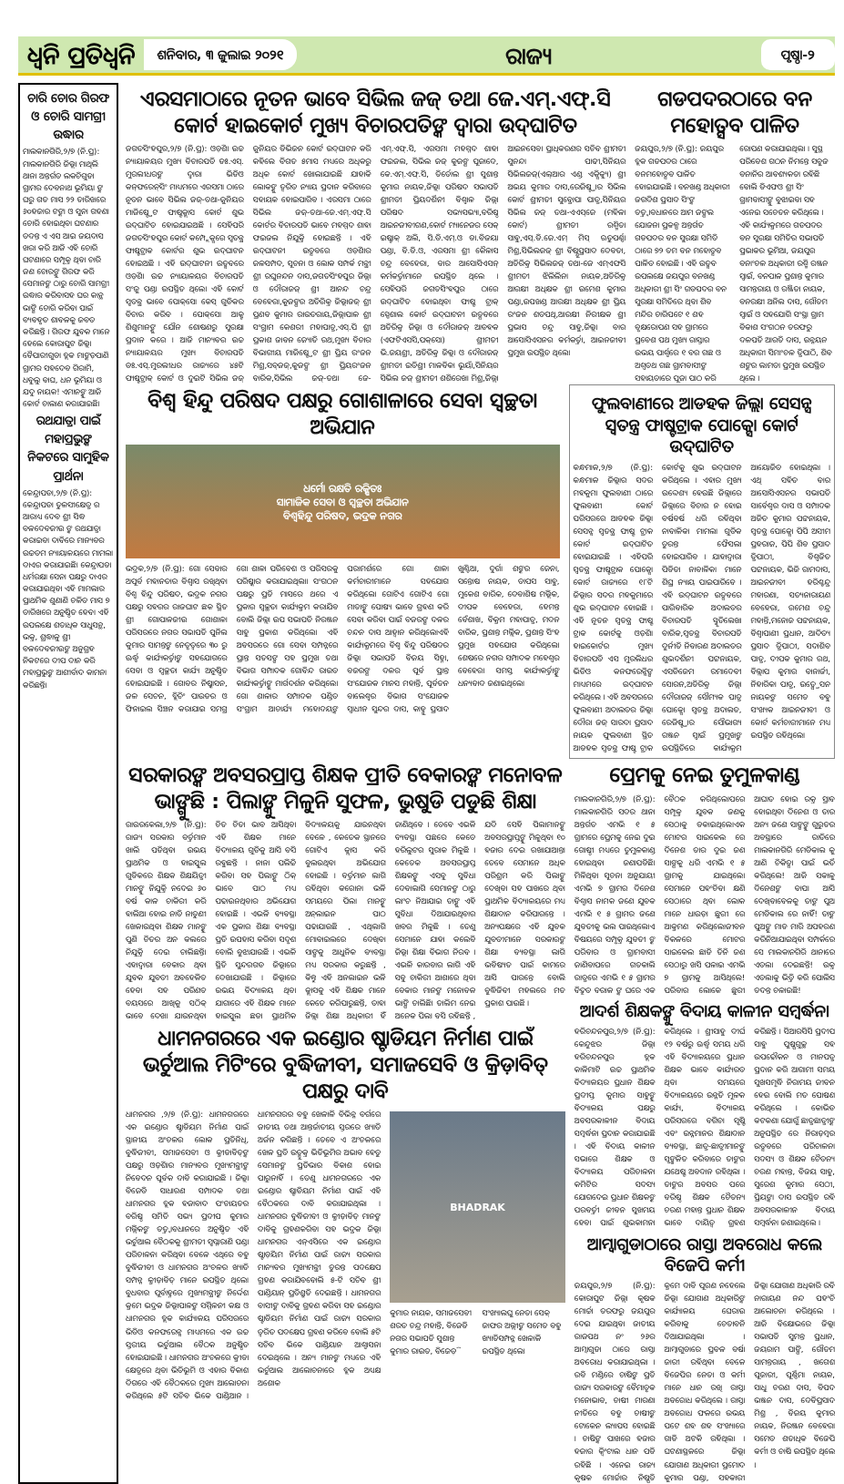ଧ୍ୱନି ପ୍ରତିଧ୍ୱନି
ଶନିବାର, ୩ ଜୁଲାଇ ୨୦୨୧
ରାଜ୍ୟ
ପୃଷ୍ଠା-୨
ଚାରି ଚୋର ଗିରଫ ଓ ଚୋରି ସାମଗ୍ରୀ ଉଦ୍ଧାର
ମାଲକାନଗିରି,୨/୭ (ନି.ପ୍ର): ମାଲକାନଗିରି ଜିଲ୍ଲା ମାଥିଲି ଥାନା ଅନ୍ତର୍ଗତ ଲକଚିଗୁଡା ଗ୍ରାମର ଦେବନାଥ ଭୂମିୟା ଙ୍କ ଘରୁ ଗତ ମାସ ୨୨ ତାରିଖରେ ୬୦ହଜାର ଟଙ୍କା ଓ ସୁନା ଗହଣା ଚୋରି ହୋଇଥିବା ଘଟଣାର ତଦନ୍ତ ଏ ଏସ ଆଇ ଜୟଦାସ ଖରା କରି ଆଜି ଏହି ଚୋରି ଘଟଣାରେ ସମ୍ପୃକ୍ତ ଥିବା ଚାରି ଜଣ ଚୋରଙ୍କୁ ଗିରଫ କରି ସେମାନଙ୍କ ଠାରୁ ଚୋରି ସାମଗ୍ରୀ ଉଦ୍ଧାର କରିବାସହ ଘର କାନ୍ଥ ଭାଙ୍ଗି ଚୋରି କରିବା ପାଇଁ ବ୍ୟବହୃତ ଶାବଳକୁ ଜବତ କରିଛନ୍ତି । ଗିରଫ ଯୁବକ ମାନେ ହେଲେ କୋରାପୁଟ ଜିଲ୍ଲା ବୈପାରୀଗୁଡା ବ୍ଲକ ମାଙ୍କଡ଼ପାଣି ଗ୍ରାମର ସହଦେବ ଗିରାମି, ଧବୁଲୁ ବାଘ, ଧନ ଭୂମିୟା ଓ ଯଦୁ ନାୟକ! ଏମାନଙ୍କୁ ଆଜି କୋର୍ଟ ଚାଲାଣ କରାଯାଇଛି।
ରଥଯାତ୍ରା ପାଇଁ ମହାପ୍ରଭୁଙ୍କ ନିକଟରେ ସାମୁହିକ ପ୍ରାର୍ଥନା
କେନ୍ଦ୍ରାପଡା,୨/୭ (ନି.ପ୍ର): କେନ୍ଦ୍ରାପଡା ତୁଳସୀକ୍ଷେତ୍ର ର ଆରାଧ୍ୟ ଦେବ ଶ୍ରୀ ସିଦ୍ଧ ବଳଦେବଜୀଉ ଙ୍କ ରଥଯାତ୍ରା କରାଇବା ଦାବିରେ ମାନ୍ୟବର ଉଚ୍ଚତମ ନ୍ୟାୟାଳୟରେ ମାମଲା ଦାଏର କରାଯାଇଛି। କେନ୍ଦ୍ରାପଡା ଧର୍ମରକ୍ଷା ସେନା ପକ୍ଷରୁ ଦାଏର କରାଯାଇଥିବା ଏହି ମାମଲାର ପ୍ରାଥମିକ ଶୁଣାଣି ଚଳିତ ମାସ ୭ ତାରିଖରେ ଅନୁଷ୍ଠିତ ହେବ। ଏହି ଉପଲକ୍ଷେ ଶତାଧିକ ସାଧୁସନ୍ଥ, ଭକ୍ତ, ଶ୍ରଦ୍ଧାଳୁ ଶ୍ରୀ ବଳଦେବଜୀଉଙ୍କ ଅନୁଗ୍ରହ ନିକଟରେ ଦୀପ ଦାନ କରି ମହାପ୍ରଭୁଙ୍କ ଆଶୀର୍ବାଦ କାମନା କରିଛନ୍ତି।
ଏରସମାଠାରେ ନୂତନ ଭାବେ ସିଭିଲ ଜଜ୍ ତଥା ଜେ.ଏମ୍.ଏଫ୍.ସି କୋର୍ଟ ହାଇକୋର୍ଟ ମୁଖ୍ୟ ବିଚାରପତିଙ୍କ ଦ୍ୱାରା ଉଦ୍‌ଘାଟିତ
ଜଗତସିଂହପୁର,୨/୭ (ନି.ପ୍ର): ଓଡ଼ିଶା ଉଚ୍ଚ ନ୍ୟାୟାଳୟର ମୁଖ୍ୟ ବିଚାରପତି ଡଃ.ଏସ୍. ମୁରଲୀଧରଙ୍କ ଦ୍ୱାରା ଭିଡିଓ କନ୍‌ଫରେନ୍‌ସିଂ ମାଧ୍ୟମରେ ଏରସମା ଠାରେ ନୂତନ ଭାବେ ସିଭିଲ ଜଜ୍-ତଥା-ଜୁନିୟର ମାଜିଷ୍ଟ୍ରେଟ ଫାଷ୍ଟକ୍ଲାସ କୋର୍ଟ ଶୁଭ ଉଦ୍‌ଘାଟିତ ହୋଇଯାଇଅଛି । ସେହିପରି ଜଗତସିଂହପୁର କୋର୍ଟ କମ୍ପ୍ଲେକ୍ସରେ ସ୍ୱତନ୍ତ୍ର ଫାଷ୍ଟଟ୍ରାକ କୋର୍ଟର ଶୁଭ ଉଦ୍‌ଘାଟନ ହୋଇଅଛି । ଏହି ଉଦ୍‌ଘାଟନୀ ଉତ୍ସବରେ ଓଡ଼ିଶା ଉଚ୍ଚ ନ୍ୟାୟାଳୟର ବିଚାରପତି ସଂଜୁ ପଣ୍ଡା ଉପସ୍ଥିତ ଥିଲେ। ଏହି କୋର୍ଟ ସ୍ୱତନ୍ତ୍ର ଭାବେ ପୋକ୍‌ସୋ କେସ୍ ଗୁଡିକର ବିଚାର କରିବ । ପୋକ୍‌ସୋ ଆକ୍ଟ ଶିଶୁମାନଙ୍କୁ ଯୌନ ଶୋଷଣରୁ ସୁରକ୍ଷା ପ୍ରଦାନ କରେ । ଆଜି ମାନ୍ୟବର ଉଚ୍ଚ ନ୍ୟାୟାଳୟର ମୁଖ୍ୟ ବିଚାରପତି ଡଃ.ଏସ୍.ମୁରଲୀଧର ରାଜ୍ୟରେ ୪୫ଟି ଫାଷ୍ଟଟ୍ରାକ୍ କୋର୍ଟ ଓ ଦୁଇଟି ସିଭିଲ ଜଜ୍ ଜୁନିୟର ଡିଭିଜନ କୋର୍ଟ ଉଦ୍‌ଘାଟନ କରି କହିଲେ ବିଗତ ୫ମାସ ମଧ୍ୟରେ ଅଧିକରୁ ଅଧିକ କୋର୍ଟ ଖୋଲାଯାଇଛି ଯାହାକି ଲୋକଙ୍କୁ ତ୍ୱରିତ ନ୍ୟାୟ ପ୍ରଦାନ କରିବାରେ ସହାୟକ ହୋଇପାରିବ । ଏରସମା ଠାରେ ସିଭିଲ ଜଜ୍-ତଥା-ଜେ.ଏମ୍.ଏଫ୍.ସି କୋର୍ଟର ବିଚାରପତି ଭାବେ ମହମ୍ମଦ ଶାହା ଫଇଜଲ ନିଯୁକ୍ତି ହୋଇଛନ୍ତି । ଏହି ଉଦ୍‌ଘାଟନୀ ଉତ୍ସବରେ ଓଡ଼ିଶାର ଜଳସମ୍ପଦ, ସୂଚନା ଓ ଲୋକ ସମ୍ପର୍କ ମନ୍ତ୍ରୀ ଶ୍ରୀ ରଘୁନନ୍ଦନ ଦାସ,ଜଗତସିଂହପୁର ଜିଲ୍ଲା ଓ ଦୌରାଜଜ୍ ଶ୍ରୀ ଆନନ୍ଦ ଚନ୍ଦ୍ର ବେହେରା,କୁଜଙ୍ଗର ଅତିରିକ୍ତ ଜିଲ୍ଲାଜଜ୍ ଶ୍ରୀ ପ୍ରଣବ କୁମାର ରାଉତରାୟ,ଜିଲ୍ଲାପାଳ ଶ୍ରୀ ସଂଗ୍ରାମ କେଶରୀ ମହାପାତ୍ର,ଏସ୍.ପି ଶ୍ରୀ ପ୍ରକାଶ ଜାବନ ଜ୍ୟୋତି ରଥ,ମୁଖ୍ୟ ବିଚାର ବିଭାଗୀୟ ମାଜିଷ୍ଟ୍ରେଟ ଶ୍ରୀ ପ୍ରିୟ ରଂଜନ ମିଶ୍ର,ସବ୍‌ଜଜ୍,କୁଜଙ୍ଗ ଶ୍ରୀ ପ୍ରିୟରଂଜନ ବାରିକ,ସିଭିଲ ଜଜ୍-ତଥା ଜେ-ଏମ୍.ଏଫ୍.ସି, ଏରସମା ମହମ୍ମଦ ଶାହା ଫଇଜଲ, ସିଭିଲ ଜଜ୍ କୁଜଙ୍ଗ ପୂଜାଦେ, କେ.ଏମ୍.ଏଫ୍.ସି, ତିର୍ତୋଲ ଶ୍ରୀ ସୁଶାନ୍ତ କୁମାର ନାୟକ,ଜିଲ୍ଲା ପରିଷଦ ସଭାପତି ଶ୍ରୀମତୀ ପ୍ରିୟଦର୍ଶିନୀ ବିଶ୍ୱାଳ ଜିଲ୍ଲା ପରିଷଦ ସଭ୍ୟସଭ୍ୟା,ବରିଷ୍ଠ ଆଇନଜୀବୀଗଣ,କୋର୍ଟ ମ୍ୟାନେଜର ସେକ୍ ଇଷ୍ଟାକ୍ ଅଲି, ସି.ଡି.ଏମ୍.ଓ ଡା.ବିଜୟା ପଣ୍ଡା, ବି.ଡି.ଓ, ଏରସମା ଶ୍ରୀ କୈଳାସ ଚନ୍ଦ୍ର ବେହେରା, ବାର ଆସୋସିଏସନ୍ କର୍ମକର୍ତ୍ତାମାନେ ଉପସ୍ଥିତ ଥିଲେ । ସେହିପରି ଜଗତସିଂହପୁର ଠାରେ ଉଦ୍‌ଘାଟିତ ହୋଇଥିବା ଫାଷ୍ଟ ଟ୍ରାକ୍ ସ୍ପେଶାଲ କୋର୍ଟ ଉଦ୍‌ଘାଟନୀ ଉତ୍ସବରେ ଅତିରିକ୍ତ ଜିଲ୍ଲା ଓ ଦୌରାଜଜ୍ ଆଡହକ (ଏଫଟିଏସସି,ପକ୍‌ସୋ) ଶ୍ରୀମତୀ ଭି.ଜୟଶ୍ରୀ, ଅତିରିକ୍ତ ଜିଲ୍ଲା ଓ ଦୌରାଜଜ୍ ଶ୍ରୀମତୀ ଇତିଶ୍ରୀ ମାଳବିକା ଭୂୟାଁ,ସିନିୟର ସିଭିଲ ଜଜ୍ ଶ୍ରୀମତୀ ଶଶିରେଖା ମିଶ୍ର,ଜିଲ୍ଲା ଆଇନସେବା ପ୍ରାଧିକରଣର ସଚିବ ଶ୍ରୀମତୀ ସୁନନ୍ଦା ପାଢୀ,ସିନିୟର ସିଭିଲଜଜ୍(ଏଲ୍ଆର ଏଣ୍ଡ ଏକ୍ସିକ୍ୟୁ) ଶ୍ରୀ ଅଭୟ କୁମାର ଦାସ,ରେଜିଷ୍ଟ୍ରାର ସିଭିଲ କୋର୍ଟ ଶ୍ରୀମତୀ ସୁବ୍ରୋପା ପାତ୍ର,ସିନିୟର ସିଭିଲ ଜଜ୍ ତଥା-ଏଏସ୍‌ଜେ (ମହିଳା କୋର୍ଟ) ଶ୍ରୀମତୀ ରଶ୍ମିତା ସାହୁ,ଏସ୍.ଡି.ଜେ.ଏମ୍ ମିସ୍ ଋତୁପର୍ଣ୍ଣା ମିଶ୍ର,ସିଭିଲଜଜ୍ ଶ୍ରୀ ବିଷ୍ଣୁପ୍ରସାଦ ଦେବତା, ଅତିରିକ୍ତ ସିଭିଲଜଜ୍ ତଥା-ଜେ ଏମ୍ଏଫସି ଶ୍ରୀମତୀ ଝିଲିଲିନା ନାୟକ,ଅତିରିକ୍ତ ଆରକ୍ଷୀ ଅଧିକ୍ଷକ ଶ୍ରୀ ଉମେଶ କୁମାର ପଣ୍ଡା,ଉପଖଣ୍ଡ ଆରକ୍ଷୀ ଅଧିକ୍ଷକ ଶ୍ରୀ ପ୍ରିୟ ରଂଜନ ଶତପଥି,ଆରକ୍ଷୀ ନିରୀକ୍ଷକ ଶ୍ରୀ ପ୍ରଭାସ ଚନ୍ଦ୍ର ସାହୁ,ଜିଲ୍ଲା ବାର ଆସୋସିଏସନର କର୍ମକର୍ତ୍ତା, ଆଇନଜୀବୀ ପ୍ରମୁଖ ଉପସ୍ଥିତ ଥିଲେ।
ଗଡପଦରଠାରେ ବନ ମହୋତ୍ସବ ପାଳିତ
ଜୟପୁର,୨/୭ (ନି.ପ୍ର): ଜୟପୁର ବ୍ଲକ ଗଡପଦର ଠାରେ ବନମହୋତ୍ସବ ପାଳିତ ହୋଇଯାଇଛି । ବନଖଣ୍ଡ ଅଧିକାରୀ ଜଗଦିଶ ପ୍ରସାଦ ସିଂଙ୍କ ତତ୍ତ୍ୱାବଧାନରେ ଆମ ଜଙ୍ଗଲ ଯୋଜନା ପ୍ରକଳ୍ପ ଅନ୍ତର୍ଗତ ଗଡପଦର ବନ ସୁରକ୍ଷା ସମିତି ଠାରେ ୭୨ ତମ ବନ ମହୋତ୍ସବ ପାଳିତ ହୋଇଛି । ଏହି ଉତ୍ସବ ଉପଲକ୍ଷେ ଜୟପୁର ବନଖଣ୍ଡ ଅଧିକାରୀ ଶ୍ରୀ ସିଂ ଗଡପଦର ବନ ସୁରକ୍ଷା ସମିତିରେ ଥିବା ଶିବ ମନ୍ଦିର ଚାରିପଟେ ୧ ଶହ ବୃକ୍ଷରୋପଣ ସହ ଗ୍ରାମରେ ପ୍ରବେଶ ପଥ ମୁଖ୍ୟ ରାସ୍ତାର ଉଭୟ ପାର୍ଶ୍ୱରେ ୧ ବର ଗଛ ଓ ଅଶ୍ୱତଥ ଗଛ ଗ୍ରାମବାସୀଙ୍କ ସହାୟତାରେ ପୂଜା ପାଠ କରି ରୋପଣ କରାଯାଇଥିଲା । ସୁସ୍ଥ ପରିବେଶ ଗଠନ ନିମନ୍ତେ ସବୁଜ ବନାନିର ଆବଶ୍ୟକତା ରହିଛି ବୋଲି ଡିଏଫଓ ଶ୍ରୀ ସିଂ ଗ୍ରାମବାସୀଙ୍କୁ ବୁଝାଇବା ସହ ଏନେଇ ସଚେତନ କରିଥିଲେ । ଏହି କାର୍ଯ୍ୟକ୍ରମରେ ଗଡପଦର ବନ ସୁରକ୍ଷା ସମିତିର ସଭାପତି ପ୍ରଭାକର ଭୂମିଆ, ଜୟପୁର ବନାଂଚଳ ଅଧିକାରୀ ରଶ୍ମି ରଞ୍ଜନ ସ୍ୱାଇଁ, ବନପାଳ ପ୍ରଶାନ୍ତ କୁମାର ସାମନ୍ତରାୟ ଓ ରଞ୍ଜିତା ନାୟକ, ବନରକ୍ଷୀ ଅନିଲ ଦାସ, ଗୌତମ ସ୍ୱାଇଁ ଓ ସହଯୋଗି ସଂସ୍ଥା ଗ୍ରାମ ବିକାଶ ସଂଗଠନ ତରଫରୁ ଦଳପତି ଆରତି ଦାସ, ଉନ୍ନୟନ ଅଧିକାରୀ ସିମାଂଚଳ ତ୍ରିପାଠି, ଶିବ ଶଙ୍କର ଲାମତା ପ୍ରମୁଖ ଉପସ୍ଥିତ ଥିଲେ ।
ବିଶ୍ୱ ହିନ୍ଦୁ ପରିଷଦ ପକ୍ଷରୁ ଗୋଶାଳାରେ ସେବା ସ୍ୱଚ୍ଛତା ଅଭିଯାନ
ଧର୍ମୋ ରକ୍ଷତି ରକ୍ଷିତଃ
ସାମାଜିକ ସେବା ଓ ସ୍ୱଚ୍ଛତା ଅଭିଯାନ
ବିଶ୍ୱହିନ୍ଦୁ ପରିଷଦ, ଭଦ୍ରକ ନଗର
ଭଦ୍ରକ,୨/୭ (ନି.ପ୍ର): ଗୋ ସେବାର ଅପୂର୍ବ ମହାନତାର ବିଶ୍ୱାସ ରଖିଥିବା ବିଶ୍ୱ ହିନ୍ଦୁ ପରିଷଦ, ଭଦ୍ରକ ନଗର ପକ୍ଷରୁ ସହରର ରାଜଘାଟ ଛକ ସ୍ଥିତ ଶ୍ରୀ ଗୋପାଳଜୀଉ ଗୋଶାଳା ପରିସରରେ ନଗର ସଭାପତି ପୁନିଲ କୁମାର ସାମନ୍ତଙ୍କ ନେତୃତ୍ୱରେ ୩୦ ରୁ ଊର୍ଦ୍ଧ୍ୱ କାର୍ଯ୍ୟକର୍ତ୍ତାଙ୍କ ସହଯୋଗରେ ସେବା ଓ ସ୍ୱଚ୍ଛତା କାର୍ଯ୍ୟ ଅନୁଷ୍ଠିତ ହୋଇଯାଇଛି । ଗୋବର ନିଷ୍କାସନ, ଜଳ ସେଚନ, ବ୍ଲିଚିଂ ପାଉଡର ଓ ଫିନାଇଲ ସିଞ୍ଚନ କରାଯାଇ ସମଗ୍ର ଗୋ ଶାଳା ପରିବେଶ ଓ ପରିସରକୁ ପରିଷ୍କାର କରାଯାଇଥିଲା। ସଂଗଠନ ପକ୍ଷରୁ ପ୍ରତି ମାସରେ ଥରେ ଏ ପ୍ରକାର ସ୍ୱଚ୍ଛତା କାର୍ଯ୍ୟକ୍ରମ କରାଯିବ ବୋଲି ଜିଲ୍ଲା ଉପ ସଭାପତି ନିରଞ୍ଜନ ସାହୁ ପ୍ରକାଶ କରିଥିଲେ। ଏହି ଅବସରରେ ଗୋ ସେବା ସମ୍ପନ୍ନରେ ପ୍ରାନ୍ତ ସତସଙ୍ଗ ସହ ପ୍ରମୁଖ ତଥା ବିଭାଗ ସମ୍ପାଦକ ଗୋବିନ୍ଦ ରାଉତ କାର୍ଯ୍ୟକର୍ତ୍ତାଙ୍କୁ ମାର୍ଗଦର୍ଶନ କରିଥିଲେ। ଗୋ ଶାଳାର ସମ୍ପାଦକ ପଣ୍ଡିତ ସଂଗ୍ରାମ ଆଚାର୍ଯ୍ୟ ମହୋଦୟଙ୍କ ପରାମର୍ଶରେ ଗୋ ଶାଳା କର୍ମଚାରୀମାନେ ସହଯୋଗ କରିଥିଲେ। ଗୋଟିଏ ଗୋଟିଏ ଗୋ ମାତାଙ୍କୁ ପୋଷ୍ୟ ଭାବେ ଗ୍ରହଣ କରି ସେବା କରିବା ପାଇଁ ବଜରଙ୍ଗ ଦଳର ଚନ୍ଦନ ଦାସ ଆହ୍ୱାନ କରିଥିଲେ।ଏହି କାର୍ଯ୍ୟକ୍ରମରେ ବିଶ୍ୱ ହିନ୍ଦୁ ପରିଷଦର ଜିଲ୍ଲା ସଭାପତି ବିଜୟ ସିହ୍ନା, ବଜରଙ୍ଗ ଦଳର ପୂର୍ବ ପ୍ରାନ୍ତ ସଂଯୋଜକ ମାନସ ମହାନ୍ତି, ପୂର୍ବତନ ବାଲେଶ୍ୱର ବିଭାଗ ସଂଯୋଜକ ସ୍ୱାଧୀନ ସୁନ୍ଦର ଦାସ, କାହ୍ନୁ ପ୍ରସାଦ ଖୁଣ୍ଟିଆ, ଦୁର୍ଗା ଶଙ୍କର ଜେନା, ସନ୍ତୋଷ ନାୟକ, ତାପସ ସାହୁ, ମୁକେଶ ବାରିକ, ଦେବାଶିଷ ମଲ୍ଲିକ, ଦୀପକ ବେହେରା, ହେମନ୍ତ ବେଁଶାଖ, ବିକ୍ରମ ମହାପାତ୍ର, ମଦନ ବାରିକ, ପ୍ରଶାନ୍ତ ମଲ୍ଲିକ, ପ୍ରଶାନ୍ତ ସିଂହ ପ୍ରମୁଖ ସହଯୋଗ କରିଥିଲେ। ଶେଷରେ ନଗର ସମ୍ପାଦକ ମହେଶ୍ୱର ବେହେରା ସମସ୍ତ କାର୍ଯ୍ୟକର୍ତ୍ତାଙ୍କୁ ଧନ୍ୟବାଦ ଜଣାଇଥିଲେ।
ଫୁଲବାଣୀରେ ଆଡହକ ଜିଲ୍ଲା ସେସନ୍ସ ସ୍ୱତନ୍ତ୍ର ଫାଷ୍ଟଟ୍ରାକ ପୋକ୍ସୋ କୋର୍ଟ ଉଦ୍‌ଘାଟିତ
କନ୍ଧମାଳ,୨/୭ (ନି.ପ୍ର): କନ୍ଧମାଳ ଜିଲ୍ଲାର ସଦର ମହକୁମା ଫୁଲବାଣୀ ଠାରେ ଫୁଲବାଣୀ କୋର୍ଟ ପରିସରରେ ଆଡହକ ଜିଲ୍ଲା ସେସନ୍ସ ସ୍ୱତନ୍ତ୍ର ଫାଷ୍ଟ ଟ୍ରାକ କୋର୍ଟ ଉଦ୍‌ଘାଟିତ ହୋଇଯାଇଛି । ଏହିପରି ସ୍ୱତନ୍ତ୍ର ଫାଷ୍ଟଟ୍ରାକ ପୋକ୍ସୋ କୋର୍ଟ ରାଜ୍ୟରେ ୧୮ଟି ଜିଲ୍ଲାର ସଦର ମହକୁମାରେ ଶୁଭ ଉଦ୍‌ଘାଟନ ହୋଇଛି । ଏହି ନୂତନ ସ୍ୱତନ୍ତ୍ର ଫାଷ୍ଟ ଟ୍ରାକ କୋର୍ଟକୁ ଓଡ଼ିଶା ହାଇକୋର୍ଟର ମୁଖ୍ୟ ବିଚାରପତି ଏସ ମୁରଲିଧର ଭିଡିଓ କନଫରେନ୍ସିଙ୍ଗ ମାଧ୍ୟମରେ ଉଦ୍‌ଘାଟନ କରିଥିଲେ । ଏହି ଅବସରରେ ଫୁଲବାଣୀ ଅଦାଲତର ଜିଲ୍ଲା ଦୌରା ଜଜ୍ ସାରଦା ପ୍ରସାଦ ନାୟକ ଫୁଲବାଣୀ ସ୍ଥିତ ଆଡହକ ସ୍ୱତନ୍ତ୍ର ଫାଷ୍ଟ ଟ୍ରାକ କୋର୍ଟକୁ ଶୁଭ ଉଦ୍‌ଘାଟନ କରିଥିଲେ । ଏହାର ମୁଖ୍ୟ ଉଦ୍ଦେଶ୍ୟ ହେଉଛି ଜିଲ୍ଲାରେ ଜିଲ୍ଲାରେ ବିଚାର ନ ହୋଇ ବର୍ଷବର୍ଷ ଧରି ରହିଥିବା ନାବାଳିକା ମାମଲା ଗୁଡିକ ତୁରନ୍ତ ଫୈସଲା ହୋଇପାରିବ । ଯାହାଦ୍ୱାରା ପିଡିତା ନାବାଳିକା ମାନେ ଶିଘ୍ର ନ୍ୟାୟ ପାଇପାରିବେ । ଏହି ଉଦ୍‌ଘାଟନ ଉତ୍ସବରେ ପାରିବାରିକ ଅଦାଲତର ବିଚାରପତି ସ୍ମୃତିଲେଖା ବାରିକ,ସ୍ୱତନ୍ତ୍ର ବିଚାରପତି ଦୁର୍ନୀତି ନିବାରଣ ଅଦାଲତର ଶୁଭଦର୍ଶିନୀ ପଟ୍ଟନାୟକ, ଏସଡିଜେମ ରମାଦେବୀ ସୋରନ,ଅତିରିକ୍ତ ଜିଲ୍ଲା ଦୌରାଜଜ୍ ସୌମ୍ୟକ ପାତ୍ର ପୋକ୍ସୋ ସ୍ୱତନ୍ତ୍ର ଅଦାଲତ, ରେଜିଷ୍ଟ୍ରାର ସୌଭାଗ୍ୟ ରଞ୍ଜନ ସ୍ୱାଇଁ ପ୍ରମୁଖଙ୍କ ଉପସ୍ଥିତିରେ କାର୍ଯ୍ୟକ୍ରମ ଆୟୋଜିତ ହୋଇଥିଲା । ଏଥି ସହିତ ବାର ଆସୋସିଏସନର ସଭାପତି ସାର୍ବେଶ୍ୱର ଦାସ ଓ ସମ୍ପାଦକ ଅଜିତ କୁମାର ପଟ୍ଟନାୟକ, ସ୍ୱତନ୍ତ୍ର ପୋକ୍ସୋ ପିପି ଅସୀମ ପ୍ରହରାଜ, ପିପି ଶିବ ପ୍ରସାଦ ତ୍ରିପାଠୀ, ବିଶ୍ୱଜିତ ପଟ୍ଟନାୟକ, ଭିଜି ରାମଦାସ, ଆଇନଜୀବୀ ହରିଶ୍ଚନ୍ଦ୍ର ମହାରଣା, ସତ୍ୟନାରାୟଣ ବେହେରା, ରମେଶ ଚନ୍ଦ୍ର ମହାନ୍ତି,ମନୋଜ ପଟ୍ଟନାୟକ, ବିଶ୍ୱାପାଣୀ ପ୍ରଧାନ, ଆଦିତ୍ୟ ପ୍ରସାଦ ତ୍ରିପାଠୀ, ସଦାଶିବ ପାତ୍ର, ଦୀପକ କୁମାର ରଥ, ବିଲ୍ଲାପ କୁମାର ବାନାର୍ଜୀ, ନିହାରିକା ପାତ୍ର, ଉତ୍ପ୍ରେସନ ନାୟକଙ୍କ ସମେତ ବହୁ ସଂଖ୍ୟକ ଆଇନଜୀବୀ ଓ କୋର୍ଟ କର୍ମଚାରୀମାନେ ମଧ୍ୟ ଉପସ୍ଥିତ ରହିଥିଲେ।
ସରକାରଙ୍କ ଅବସରପ୍ରାପ୍ତ ଶିକ୍ଷକ ପ୍ରୀତି ବେକାରଙ୍କ ମନୋବଳ ଭାଙ୍ଗୁଛି : ପିଲାଙ୍କୁ ମିଳୁନି ସୁଫଳ, ଭୁଷୁଡି ପଡୁଛି ଶିକ୍ଷା
ରାଉରକେଲା,୨/୭ (ନି.ପ୍ର): ରାଜ୍ୟ ସରକାର ବର୍ତ୍ତମାନ ଖାଲି ପଡିଥିବା ଉଭୟ ପ୍ରାଥମିକ ଓ ହାଇସ୍କୁଲ ଗୁଡିକରେ ଶିକ୍ଷକ ଶିକ୍ଷୟିତ୍ରୀ ମାନଙ୍କୁ ନିଯୁକ୍ତି ନଦେଇ ୬୦ ବର୍ଷ କାଳ ଚାକିରୀ କରି ହାଲିଆ ହୋଇ ନାତି ନାତୁଣୀ ଖେଳାଉଥିବା ଶିକ୍ଷକ ମାନଙ୍କୁ ପୁଣି ଚିତର ଅନ କଲରେ ନିଯୁକ୍ତି ଦେଇ ଚାଲିଛନ୍ତି। ଏହାଦ୍ୱାରା ବେକାର ଥିବା ଯୁବକ ଯୁବତୀ ଅବହେଳିତ ହେବା ସହ ପରିଣତ ବୟସରେ ଆଖିକୁ ସଠିକ୍ ଭାବେ ଦେଖା ଯାଉନଥିବା ଚିତ ଚିତା ଭାବ ଆସିଥିବା ଏହି ଶିକ୍ଷକ ମାନେ ବିଦ୍ୟାଳୟ ଗୁଡିକୁ ଆସି ବସି ରହୁଛନ୍ତି । ନାନା ପଲିଚ୍ଚି କରିବା ସହ ପିଲାଙ୍କୁ ଠିକ୍ ଭାବେ ପାଠ ମଧ୍ୟ ପଢାଉନଥିବାର ଅଭିଯୋଗ ହୋଇଛି । ଏଭଳି ବ୍ୟବସ୍ଥା ଏକ ପ୍ରକାର ଶିକ୍ଷା ବ୍ୟବସ୍ଥା ପ୍ରତି ଉପହାସ କରିବା ସଦୃଶ ବୋଲି ବୁଝାଯାଉଛି । ଏଭଳି ସ୍ଥିତି ସୁନ୍ଦରଗଡ ଜିଲ୍ଲାରେ ଦେଖାଯାଉଛି । ଜିଲ୍ଲାରେ ଉଭୟ ବିଦ୍ୟାଳୟ ଥିବା ଯାଗାରେ ଏହି ଶିକ୍ଷକ ମାନେ ହାଇସ୍କୁଲ ଛଡା ପ୍ରାଥମିକ ବିଦ୍ୟାଳୟକୁ ଯାଉନଥିବା ବେଳେ , କେତେକ ସ୍ଥାନରେ ଗୋଟିଏ କ୍ଲାସ କରି ବୁଲଉଥିବା ଅଭିଯୋଗ ହୋଇଛି । ବର୍ତ୍ତମାନ ଲାଗି ରହିଥିବା କରୋନା ଭଳି ସମୟରେ ପିଲା ମାନଙ୍କୁ ଅନ୍‌ଲାଇନ ପାଠ ପଢାଯାଉଛି , ଏଥିଲାଗି ମୋବାଇଲରେ ଦେଖିବା ସାଙ୍ଗକୁ ଆଧୁନିକ ବ୍ୟବସ୍ଥା ମଧ୍ୟ ସରକାର କରୁଛନ୍ତି , କିନ୍ତୁ ଏହି ଅନଲାଇନ ଭଳି କ୍ଲାସକୁ ଏହି ଶିକ୍ଷକ ମାନେ କେତେ କରିପାରୁଛନ୍ତି, ତାହା ଜିଲ୍ଲା ଶିକ୍ଷା ଅଧିକାରୀ ହିଁ ଜାଣିଥିବେ । ତେବେ ଏଭଳି ବ୍ୟବସ୍ଥା ପଛରେ କେତେ ହରିଲୁଟର ସୁରାକ ମିଳୁଛି । କେତେକ ଅବସରପ୍ରାପ୍ତ ଶିକ୍ଷକଙ୍କୁ ଏସବୁ ସୁବିଧା ଦେବାଲାଗି ସେମାନଙ୍କ ଠାରୁ ଲାଂଚ ନିଆଯାଇ ତାଙ୍କୁ ଏହି ସୁବିଧା ଦିଆଯାଉଥିବାର ଖବର ମିଳୁଛି । ତେଣୁ ସେମାନେ ଯାହା କଲେବି ଜିଲ୍ଲା ଶିକ୍ଷା ବିଭାଗ ନିରବ । ଏଭଳି କାରବାର ଲାଗି ଏହି ସବୁ ଚାକିରୀ ଆଶାରେ ଥିବା ବେକାର ମାନଙ୍କ ମନୋବଳ ଭାଙ୍ଗି ଚାଲିଛି। ତାଲିମ ନେଇ ଅନେକ ପିଲା ବସି ରହିଛନ୍ତି , ଯଦି ସେହି ପିଲାମାନଙ୍କୁ ଅବସରପ୍ରାପ୍ତଙ୍କୁ ମିଳୁଥିବା ୧୦ ହଜାର ଦେଇ ରଖାଯାଆନ୍ତା ତେବେ ସେମାନେ ଅଧିକ ପରିଶ୍ରମ କରି ପିଲାଙ୍କୁ ଦେଖିବା ସହ ପାଖରେ ଥିବା ପ୍ରାଥମିକ ବିଦ୍ୟାଳୟରେ ମଧ୍ୟ ଶିକ୍ଷାଦାନ କରିପାରନ୍ତେ । ଅନ୍ୟପକ୍ଷରେ ଏହି ଯୁବକ ଯୁବତୀମାନେ ସରକାରଙ୍କ ଶିକ୍ଷା ବ୍ୟବସ୍ଥା ଲାଗି ଭବିଷ୍ୟତ ପାଇଁ କାମରେ ଆସି ପାରନ୍ତେ ବୋଲି ବୁଦ୍ଧିଜିବୀ ମହଲରେ ମତ ପ୍ରକାଶ ପାଉଛି ।
ଧାମନଗରରେ ଏକ ଇଣ୍ଡୋର ଷ୍ଟାଡିୟମ ନିର୍ମାଣ ପାଇଁ ଭର୍ଚୁଆଲ ମିଟିଂରେ ବୁଦ୍ଧିଜୀବୀ, ସମାଜସେବି ଓ କ୍ରିଡ଼ାବିତ୍ ପକ୍ଷରୁ ଦାବି
ଧାମନଗର ,୨/୭ (ନି.ପ୍ର): ଧାମନଗରରେ ଏକ ଇଣ୍ଡୋର ଷ୍ଟାଡିୟମ ନିର୍ମାଣ ପାଇଁ ସ୍ଥାନୀୟ ଅଂଚଳର ଲୋକ ପ୍ରତିନିଧି, ବୁଦ୍ଧିଜୀବୀ, ସମାଜସେବୀ ଓ କ୍ରୀଡାବିତ୍‌ଙ୍କ ପକ୍ଷରୁ ଓଡ଼ିଶାର ମାନ୍ୟବର ମୁଖ୍ୟମନ୍ତ୍ରୀଙ୍କ ନିବେଦନ ପୂର୍ବକ ଦାବି କରାଯାଇଛି । ଜିଲ୍ଲା ବିଜେଡି ସାଧାରଣ ସମ୍ପାଦକ ତଥା ଧାମନଗର ବ୍ଲକ ହଜାବାଦ ପଂଚାୟତର ବରିଷ୍ଠ ସମିତି ସଭ୍ୟ ପ୍ରଦୀପ କୁମାର ମଲ୍ଲିକଙ୍କ ତତ୍ତ୍ୱାବଧାନରେ ଅନୁଷ୍ଠିତ ଏହି ଭର୍ଚୁଆଲ ବୈଠକକୁ ଶ୍ରୀମତୀ ସ୍ୱପ୍ନାରାଣି ପଣ୍ଡା ପରିଚାଳନା କରିଥିବା ବେଳେ ଏଥିରେ ବହୁ ବୁଦ୍ଧିଜୀବୀ ଓ ଧାମନଗର ଅଂଚଳର ଖ୍ୟାତି ସମ୍ପନ୍ନ କ୍ରୀଡ଼ାବିତ୍ ମାନେ ଉପସ୍ଥିତ ଥିଲେ। ବୁଧବାର ପୂର୍ବାହ୍ନରେ ମୁଖ୍ୟମନ୍ତ୍ରୀଙ୍କ ନିର୍ଦ୍ଦେଶ କ୍ରମେ ଭଦ୍ରକ ଜିଲ୍ଲାପାଳଙ୍କ ସମ୍ମିଳନୀ କକ୍ଷ ଓ ଧାମନଗର ବ୍ଲକ କାର୍ଯ୍ୟାଳୟ ପରିସରରେ ଭିଡିଓ କନଫରେନ୍ସ ମାଧ୍ୟମରେ ଏକ ଉଚ୍ଚ ସ୍ତରୀୟ ଭର୍ଚୁଆଲ ବୈଠକ ଅନୁଷ୍ଠିତ ହୋଇଯାଇଛି । ଧାମନଗର ଅଂଚଳରେ କ୍ରୀଡା କ୍ଷେତ୍ରରେ ଥିବା ଭିତିଭୂମି ଓ ଏହାର ବିକାଶ ଦିଗରେ ଏହି ବୈଠକରେ ମୁଖ୍ୟ ଆଲୋଚନା କରିଥିଲେ ୫ଟି ସଚିବ ଭିକେ ପାଣ୍ଡିଆନ । ଧାମନଗରର ବହୁ ଖେଳାଳି ବିଭିନ୍ନ ବର୍ଗରେ ଜାତୀୟ ତଥା ଆନ୍ତର୍ଜାତୀୟ ସ୍ତରରେ ଖ୍ୟାତି ଅର୍ଜନ କରିଛନ୍ତି । ତେବେ ଏ ଅଂଚଳରେ ଖେଳ ପ୍ରତି ଉତ୍ସୁକ୍ତ ଭିତିଭୂମିର ଅଭାବ ହେତୁ ସେମାନଙ୍କ ପ୍ରତିଭାର ବିକାଶ ହୋଇ ପାରୁନାହିଁ । ତେଣୁ ଧାମନଗରରେ ଏକ ଇଣ୍ଡୋର ଷ୍ଟାଡିୟମ ନିର୍ମାଣ ପାଇଁ ଏହି ବୈଠକରେ ଦାବି କରାଯାଇଥିଲା । ଧାମନଗର ବୁଦ୍ଧିଜୀବୀ ଓ କ୍ରୀଡ଼ାବିତ୍ ମାନଙ୍କ ଦାବିକୁ ଗ୍ରହଣକରିବା ସହ ଭଦ୍ରକ ଜିଲ୍ଲା ଧାମନଗର ଏନ୍‌ଏସିରେ ଏକ ଇଣ୍ଡୋର ଷ୍ଟାଡ଼ିୟମ ନିର୍ମାଣ ପାଇଁ ରାଜ୍ୟ ସରକାର ମାନ୍ୟବର ମୁଖ୍ୟମନ୍ତ୍ରୀ ତୁରନ୍ତ ପଦକ୍ଷେପ ଗ୍ରହଣ କରାଯିବବୋଲି ୫-ଟି ସଚିବ ଶ୍ରୀ ପାଣ୍ଡିୟାନ୍ ପ୍ରତିଶ୍ରୁତି ଦେଇଛନ୍ତି । ଧାମନଗର ବାସୀଙ୍କ ଦାବିକୁ ଗ୍ରହଣ କରିବା ସହ ଇଣ୍ଡୋର ଷ୍ଟାଡିୟମ ନିର୍ମାଣ ପାଇଁ ରାଜ୍ୟ ସରକାର ତ୍ୱରିତ ପଦକ୍ଷେପ ଗ୍ରହଣ କରିବେ ବୋଲି ୫ଟି ସଚିବ ଭିକେ ପାଣ୍ଡିୟାନ ଆଶ୍ୱାସନା ଦେଇଥିଲେ । ଅନ୍ୟ ମାନଙ୍କ ମଧ୍ୟରେ ଏହି ଭର୍ଚୁଆଲ ଆଲୋଚନାରେ ବ୍ଲକ ଅଧ୍ୟକ୍ଷ ଅଶୋକ
BHADRAK
କୁମାର ନାୟକ, ସମାଜସେବୀ ଶରତ ଚନ୍ଦ୍ର ମହାନ୍ତି, ବିଜେଡି ନଗର ସଭାପତି ସୁଶାନ୍ତ କୁମାର ରାଉତ, ବିଜେଡ଼ି ସଂଖ୍ୟାଲଘୁ ନେତା ସେକ୍ ଜାଫର ଅଲ୍ଲୀଙ୍କ ସମେତ ବହୁ ଖ୍ୟାତିସମ୍ପନ୍ନ ଖେଳାଳି ଉପସ୍ଥିତ ଥିଲେ।
ପ୍ରେମକୁ ନେଇ ତୁମୁଳକାଣ୍ଡ
ମାଲକାନଗିରି,୨/୭ (ନି.ପ୍ର): ମାଲକାନଗିରି ସଦର ଥାନା ଅନ୍ତର୍ଗତ ଏମଭି ୧ ୫ ଗ୍ରାମରେ ପ୍ରେମକୁ ନେଇ ଦୁଇ ଗୋଷ୍ଠୀ ମଧ୍ୟରେ ତୁମୁଳକାଣ୍ଡ ହୋଇଥିବା ଜଣାପଡିଛି।ମିଳିଥିବା ସୂଚନା ଅନୁଯାୟୀ ଏମଭି ୭ ଗ୍ରାମର ଦିନେଶ ବିଶ୍ୱାସ ନାମକ ଜଣେ ଯୁବକ ଏମଭି ୧ ୫ ଗ୍ରାମର ଜଣେ ଯୁବତୀକୁ ଭଲ ପାଉଥିଲେ।ଏ ବିଷୟରେ ସମ୍ପୃକ୍ତ ଯୁବତୀ ଙ୍କ ପରିବାର ଓ ଗ୍ରାମବାସୀ ଜାଣିବାପରେ ଗତକାଲି ରାତ୍ରରେ ଏମଭି ୧ ୫ ଗ୍ରାମର ବିଦ୍ରୁତ ବରାଳ ଙ୍କ ଘରେ ଏକ ବୈଠକ କରିଥିଲେ।ପରେ ସମ୍ପୃକ୍ତ ଯୁବକ ଜଣକୁ ସେଠାକୁ ଡକାଇଥିଲେ।ଏକ ମୋଟର ସାଇକେଲ ରେ ଦିନେଶ ତାର ଦୁଇ ଜଣ ସାଙ୍ଗକୁ ଧରି ଏମଭି ୧ ୫ ଗ୍ରାମକୁ ଯାଇଥିଲେ। ସେମାନେ ପହଂଚିବା କ୍ଷଣି ସେଠାରେ ଥିବା ଲୋକ ମାନେ ଧାଉଡ଼ା ଛୁରୀ ରେ ଆକ୍ରମଣ କରିଥିଲେ।ଜୀବନ ବିକଳରେ ମୋଟର ସାଇକେଲ ଛାଡି ତିନି ଜଣ ସେଠାରୁ ଖସି ପଳାଇ ଏମଭି ୭ ଗ୍ରାମକୁ ଆସିଥିଲେ! ପରିବାର ଲୋକେ ଛୁରୀ ଆଘାତ ହୋଇ ରକ୍ତ ସ୍ରାବ ହୋଇଥିବା ଦିନେଶ ଓ ତାର ଅନ୍ୟ ଜଣେ ସାଙ୍ଗଙ୍କୁ ଗୁରୁତର ଅବସ୍ଥାରେ ରାତିରେ ମାଲକାନଗିରି ମେଡିକାଲ କୁ ଆଣି ଚିକିତ୍ସା ପାଇଁ ଭର୍ତି କରିଥିଲେ! ଆଜି ସକାଳୁ ଦିନେଶଙ୍କ ବାପା ଆସି ଦେଖିବାବେଳକୁ ତାଙ୍କ ପୁଅ ମେଡିକାଲ ରେ ନାହିଁ! ତାଙ୍କ ପୁଅଙ୍କୁ ମାଡ ମାରି ଅପହରଣ କରିନିଆଯାଇଥିବା ସମ୍ପର୍କରେ ସେ ମାଲକାନଗିରି ଥାନାରେ ଏତଲା ଦେଇଛନ୍ତି! ଉକ୍ତ ଏତଲାକୁ ଭିତ୍ତି କରି ପୋଲିସ ତଦନ୍ତ ଚଳାଉଛି!
ଆଦର୍ଶ ଶିକ୍ଷକଙ୍କୁ ବିଦାୟ କାଳୀନ ସମ୍ବର୍ଦ୍ଧନା
ହରିଚନ୍ଦନପୁର,୨/୭ (ନି.ପ୍ର): କେନ୍ଦୁଝର ଜିଲ୍ଲା ହରିଚନ୍ଦନପୁର ବ୍ଲକ କାଳିମାଟି ଉଚ୍ଚ ପ୍ରାଥମିକ ବିଦ୍ୟାଳୟର ପ୍ରଧାନ ଶିକ୍ଷକ ପ୍ରଦୀପ୍ତ କୁମାର ସାହୁଙ୍କୁ ବିଦ୍ୟାଳୟ ପକ୍ଷରୁ ଅବସରକାଳୀନ ବିଦାୟ ସମ୍ବର୍ଦ୍ଧନା ପ୍ରଦାନ କରାଯାଇଛି । ଏହି ବିଦାୟ କାଳୀନ ସଭାରେ ଶିକ୍ଷକ ଓ ବିଦ୍ୟାଳୟ ପରିଚାଳନା କମିଟିର ସଦସ୍ୟ ଯୋଗଦେଇ ପ୍ରଧାନ ଶିକ୍ଷକଙ୍କ ପରବର୍ତ୍ତୀ ଜୀବନ ସୁଖମୟ ହେବା ପାଇଁ ଶୁଭକାମନା କରିଥିଲେ । ଶ୍ରୀସାହୁ ଦୀର୍ଘ ୧୨ ବର୍ଷରୁ ଊର୍ଦ୍ଧ୍ୱ ସମୟ ଧରି ଏହି ବିଦ୍ୟାଳୟରେ ପ୍ରଧାନ ଶିକ୍ଷକ ଭାବେ କାର୍ଯ୍ୟରତ ଥିବା ସମୟରେ ବିଦ୍ୟାଳୟରେ ଉନ୍ନତି ମୂଳକ କାର୍ଯ୍ୟ, ବିଦ୍ୟାଳୟ ପରିସରରେ ବଗିଚା ସୃଷ୍ଟି ଏବଂ ଉନ୍ନମାନର ଶିକ୍ଷାଦାନ ବ୍ୟବସ୍ଥା, ଛାତ୍ର-ଛାତ୍ରୀମାନଙ୍କୁ ସୃଙ୍ଖଳିତ କରିବାରେ ତାଙ୍କର ଯଥେଷ୍ଟ ଅବଦାନ ରହିଥିଲା । ତାଙ୍କର ଅବସର ପରେ ବରିଷ୍ଠ ଶିକ୍ଷକ ଚୈତନ୍ୟ ଚରଣ ମହାନ୍ତ ପ୍ରଧାନ ଶିକ୍ଷକ ଭାବେ ଦାୟିତ୍ୱ ଗ୍ରହଣ କରିଛନ୍ତି । ସିଆରସିସି ପ୍ରଦୀପ ସାହୁ ପୁଷ୍ପଗୁଚ୍ଛ ସହ ଉପଢୌକନ ଓ ମାନପତ୍ର ପ୍ରଦାନ କରି ଆଗାମୀ ସମୟ ସୁଖସମୃଦ୍ଧି ନିରାମୟ ଜୀବନ ହେଉ ବୋଲି ମତ ପୋଷଣ କରିଥିଲେ । କୋଭିଡ କଟକଣା ଯୋଗୁଁ ଛାତ୍ରଛାତ୍ରୀଙ୍କ ଅନୁପସ୍ଥିତ ରେ ନିରାଡ଼ମ୍ବର ଉତ୍ସବରେ ପରିଚାଳନା ସଦସ୍ୟ ଓ ଶିକ୍ଷକ ଚୈତନ୍ୟ ଚରଣ ମହାନ୍ତ, ବିଜୟ ସାହୁ, ସୁରେଶ କୁମାର ସେଠୀ, ପ୍ରିୟଙ୍କା ଦାସ ଉପସ୍ଥିତ ରହି ଅବସରକାଳୀନ ବିଦାୟ ସମ୍ବର୍ଦ୍ଧନା ଜଣାଇଥିଲେ ।
ଆମ୍ୱାଗୁଡାଠାରେ ରାସ୍ତା ଅବରୋଧ କଲେ ବିଜେପି କର୍ମୀ
ଜୟପୁର,୨/୭ (ନି.ପ୍ର): କୋରାପୁଟ ଜିଲ୍ଲା କୃଷକ ମୋର୍ଚ୍ଚା ତରଫରୁ ଜୟପୁର ଦେଇ ଯାଇଥିବା ଜାତୀୟ ରାଜପଥ ନଂ ୨୬ର ଆମ୍ୱାଗୁଡା ଠାରେ ରାସ୍ତା ଅବରୋଧ କରାଯାଇଥିଲା । ରବି ମଣ୍ଡିରେ ଚାଷିଙ୍କ ପ୍ରତି ରାଜ୍ୟ ସରକାରଙ୍କ ବୈମାତୃକ ମନୋଭାବ, ଚାଷୀ ମାରଣା ନୀତିରେ ବହୁ ଚାଷୀଙ୍କ ଟୋକେନ ଲ୍ୟାପସ ହୋଇଛି । ଚାଷିଙ୍କ ପାଖରେ ହଜାର ହଜାର କ୍ୱିଂଟାଲ ଧାନ ପଡି ରହିଛି । ଏନେଇ ରାଜ୍ୟ କୃଷକ ମୋର୍ଚ୍ଚାର ନିଷ୍ପତି କ୍ରମେ ଦାବି ପୂରଣ ନହେଲେ ଜିଲ୍ଲା ଯୋଗାଣ ଅଧିକାରିଙ୍କ କାର୍ଯ୍ୟାଳୟ ଘେରାଉ କରିବାକୁ ଚେତାବନି ଦିଆଯାଇଥିଲା । ଆମ୍ୱାଗୁଡାରେ ପ୍ରବଳ ବର୍ଷା ଜାରୀ ରହିଥିବା ବେଳେ ବିଜେପିର ନେତା ଓ କର୍ମୀ ମାନେ ଧାନ ରଖି ରାସ୍ତା ଅବରୋଧ କରିଥିଲେ । ରାସ୍ତା ଅବରୋଧ ଫଳରେ ଉଭୟ ପଟେ ଶହ ଶହ ସଂଖ୍ୟାରେ ଗାଡି ଅଟକି ରହିଥିଲା । ଘଟଣାସ୍ଥଳରେ ଜିଲ୍ଲା ଯୋଗାଣ ଅଧିକାରୀ ପ୍ରମୋଦ କୁମାର ପଣ୍ଡା, ସହକାରୀ ଜିଲ୍ଲା ଯୋଗାଣ ଅଧିକାରି ରବି ନାରାୟଣ ନନ୍ଦ ପହଂଚି ଆଲୋଚନା କରିଥିଲେ । ଆଜି ବିକ୍ଷୋଭରେ ଜିଲ୍ଲା ସଭାପତି ସୁମନ୍ତ ପ୍ରଧାନ, ଜୟରାମ ପାଙ୍ଗି, ଗୌତମ ସାମନ୍ତରାୟ , ଖଗେଶ ପୂଜାରୀ, ପୂର୍ଣ୍ଣିମା ନାୟକ, ସାଧୁ ଚରଣ ଦାସ, ବିପଦ ଭଞ୍ଜନ ଦାସ, ଦେବିପ୍ରସାଦ ମିଶ୍ର , ବିଜୟ କୁମାର ନାୟକ, ନିରଞ୍ଜନ ବେହେରା ସମେତ ଶତାଧିକ ବିଜେପି କର୍ମୀ ଓ ଚାଷି ଉପସ୍ଥିତ ଥିଲେ ।